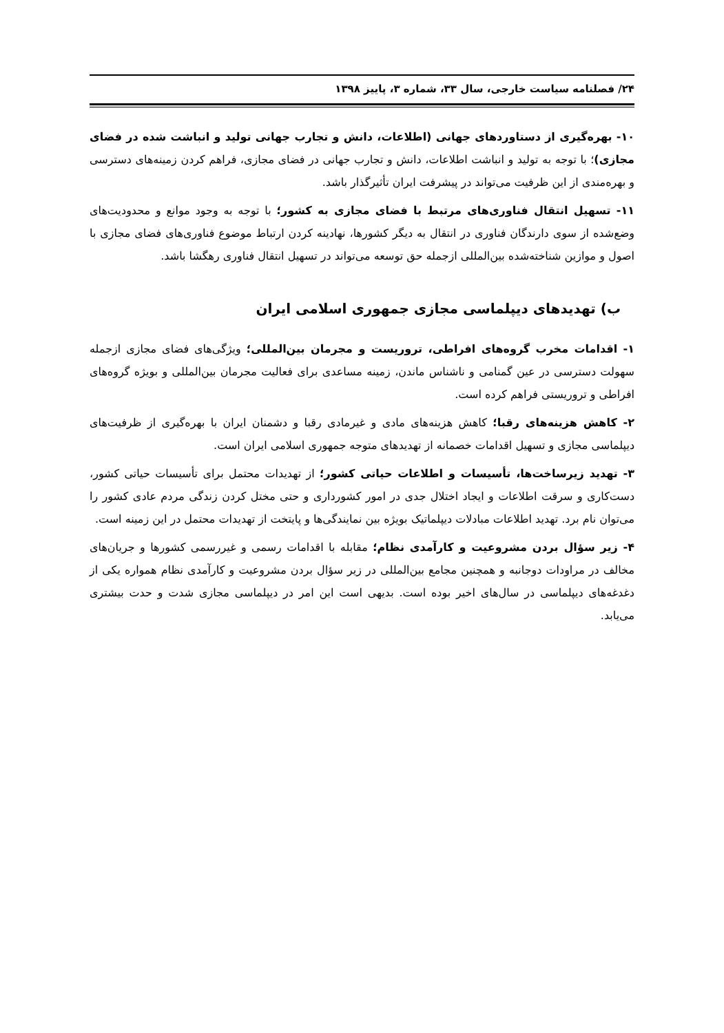۲۴/ فصلنامه سیاست خارجی، سال ۳۳، شماره ۳، پاییز ۱۳۹۸
۱۰- بهره‌گیری از دستاوردهای جهانی (اطلاعات، دانش و تجارب جهانی تولید و انباشت شده در فضای مجازی)؛ با توجه به تولید و انباشت اطلاعات، دانش و تجارب جهانی در فضای مجازی، فراهم کردن زمینه‌های دسترسی و بهره‌مندی از این ظرفیت می‌تواند در پیشرفت ایران تأثیرگذار باشد.
۱۱- تسهیل انتقال فناوری‌های مرتبط با فضای مجازی به کشور؛ با توجه به وجود موانع و محدودیت‌های وضع‌شده از سوی دارندگان فناوری در انتقال به دیگر کشورها، نهادینه کردن ارتباط موضوع فناوری‌های فضای مجازی با اصول و موازین شناخته‌شده بین‌المللی ازجمله حق توسعه می‌تواند در تسهیل انتقال فناوری رهگشا باشد.
ب) تهدیدهای دیپلماسی مجازی جمهوری اسلامی ایران
۱- اقدامات مخرب گروه‌های افراطی، تروریست و مجرمان بین‌المللی؛ ویژگی‌های فضای مجازی ازجمله سهولت دسترسی در عین گمنامی و ناشناس ماندن، زمینه مساعدی برای فعالیت مجرمان بین‌المللی و بویژه گروه‌های افراطی و تروریستی فراهم کرده است.
۲- کاهش هزینه‌های رقبا؛ کاهش هزینه‌های مادی و غیرمادی رقبا و دشمنان ایران با بهره‌گیری از ظرفیت‌های دیپلماسی مجازی و تسهیل اقدامات خصمانه از تهدیدهای متوجه جمهوری اسلامی ایران است.
۳- تهدید زیرساخت‌ها، تأسیسات و اطلاعات حیاتی کشور؛ از تهدیدات محتمل برای تأسیسات حیاتی کشور، دست‌کاری و سرقت اطلاعات و ایجاد اختلال جدی در امور کشورداری و حتی مختل کردن زندگی مردم عادی کشور را می‌توان نام برد. تهدید اطلاعات مبادلات دیپلماتیک بویژه بین نمایندگی‌ها و پایتخت از تهدیدات محتمل در این زمینه است.
۴- زیر سؤال بردن مشروعیت و کارآمدی نظام؛ مقابله با اقدامات رسمی و غیررسمی کشورها و جریان‌های مخالف در مراودات دوجانبه و همچنین مجامع بین‌المللی در زیر سؤال بردن مشروعیت و کارآمدی نظام همواره یکی از دغدغه‌های دیپلماسی در سال‌های اخیر بوده است. بدیهی است این امر در دیپلماسی مجازی شدت و حدت بیشتری می‌یابد.